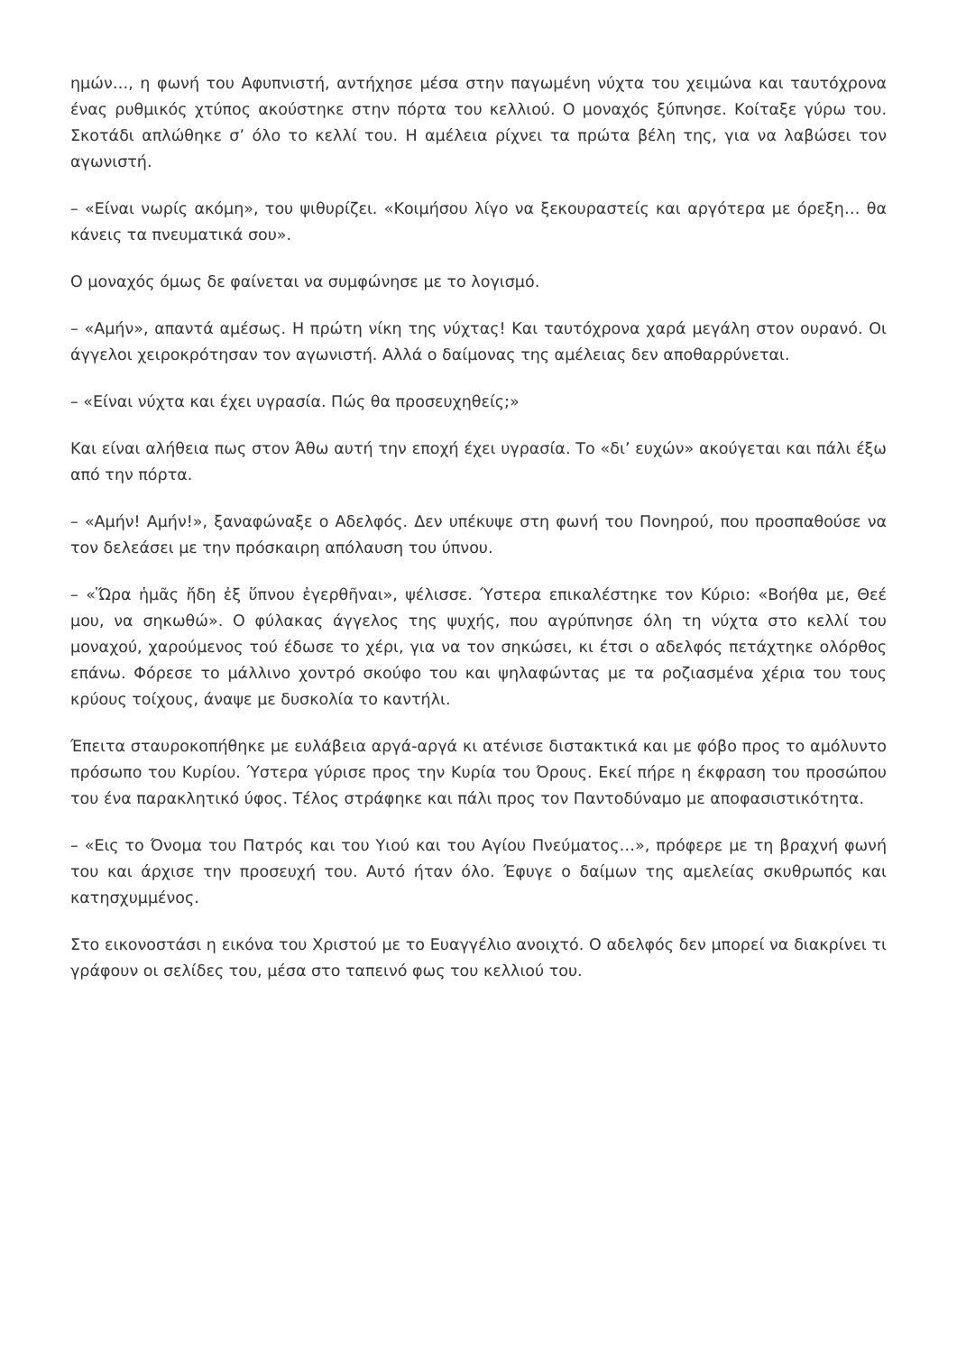ημών…, η φωνή του Αφυπνιστή, αντήχησε μέσα στην παγωμένη νύχτα του χειμώνα και ταυτόχρονα ένας ρυθμικός χτύπος ακούστηκε στην πόρτα του κελλιού. Ο μοναχός ξύπνησε. Κοίταξε γύρω του. Σκοτάδι απλώθηκε σ’ όλο το κελλί του. Η αμέλεια ρίχνει τα πρώτα βέλη της, για να λαβώσει τον αγωνιστή.
– «Είναι νωρίς ακόμη», του ψιθυρίζει. «Κοιμήσου λίγο να ξεκουραστείς και αργότερα με όρεξη… θα κάνεις τα πνευματικά σου».
Ο μοναχός όμως δε φαίνεται να συμφώνησε με το λογισμό.
– «Αμήν», απαντά αμέσως. Η πρώτη νίκη της νύχτας! Και ταυτόχρονα χαρά μεγάλη στον ουρανό. Οι άγγελοι χειροκρότησαν τον αγωνιστή. Αλλά ο δαίμονας της αμέλειας δεν αποθαρρύνεται.
– «Είναι νύχτα και έχει υγρασία. Πώς θα προσευχηθείς;»
Και είναι αλήθεια πως στον Άθω αυτή την εποχή έχει υγρασία. Το «δι’ ευχών» ακούγεται και πάλι έξω από την πόρτα.
– «Αμήν! Αμήν!», ξαναφώναξε ο Αδελφός. Δεν υπέκυψε στη φωνή του Πονηρού, που προσπαθούσε να τον δελεάσει με την πρόσκαιρη απόλαυση του ύπνου.
– «Ὥρα ἡμᾶς ἤδη ἐξ ὕπνου ἐγερθῆναι», ψέλισσε. Ύστερα επικαλέστηκε τον Κύριο: «Βοήθα με, Θεέ μου, να σηκωθώ». Ο φύλακας άγγελος της ψυχής, που αγρύπνησε όλη τη νύχτα στο κελλί του μοναχού, χαρούμενος τού έδωσε το χέρι, για να τον σηκώσει, κι έτσι ο αδελφός πετάχτηκε ολόρθος επάνω. Φόρεσε το μάλλινο χοντρό σκούφο του και ψηλαφώντας με τα ροζιασμένα χέρια του τους κρύους τοίχους, άναψε με δυσκολία το καντήλι.
Έπειτα σταυροκοπήθηκε με ευλάβεια αργά-αργά κι ατένισε διστακτικά και με φόβο προς το αμόλυντο πρόσωπο του Κυρίου. Ύστερα γύρισε προς την Κυρία του Όρους. Εκεί πήρε η έκφραση του προσώπου του ένα παρακλητικό ύφος. Τέλος στράφηκε και πάλι προς τον Παντοδύναμο με αποφασιστικότητα.
– «Εις το Όνομα του Πατρός και του Υιού και του Αγίου Πνεύματος…», πρόφερε με τη βραχνή φωνή του και άρχισε την προσευχή του. Αυτό ήταν όλο. Έφυγε ο δαίμων της αμελείας σκυθρωπός και κατησχυμμένος.
Στο εικονοστάσι η εικόνα του Χριστού με το Ευαγγέλιο ανοιχτό. Ο αδελφός δεν μπορεί να διακρίνει τι γράφουν οι σελίδες του, μέσα στο ταπεινό φως του κελλιού του.